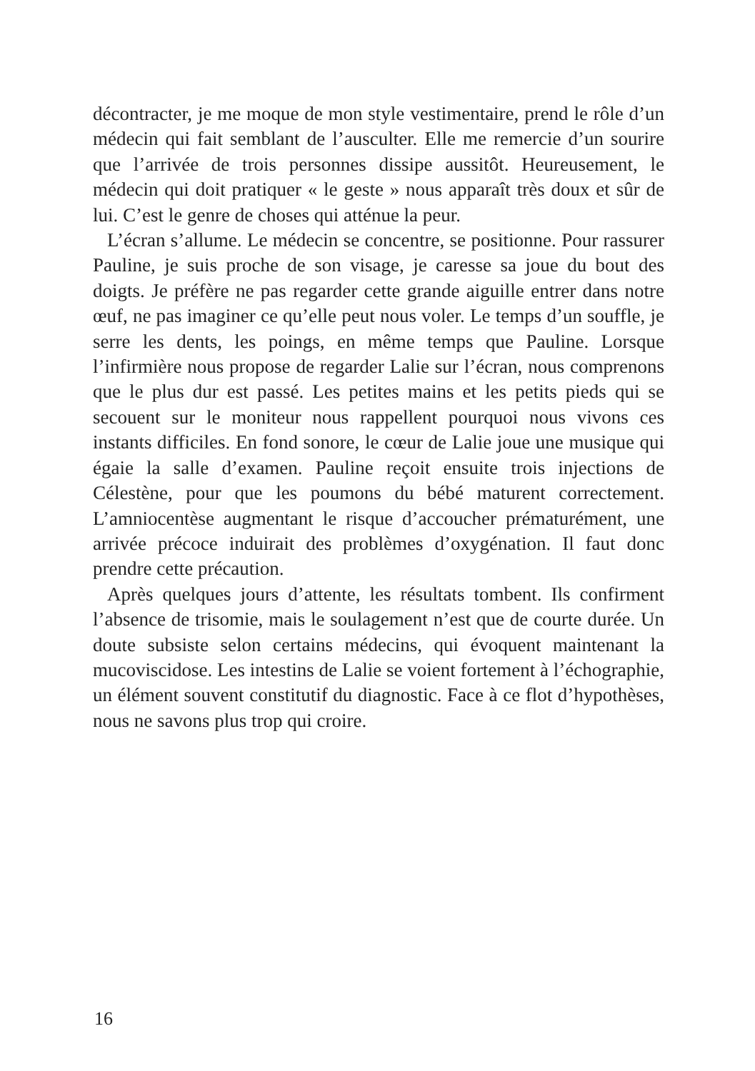décontracter, je me moque de mon style vestimentaire, prend le rôle d’un médecin qui fait semblant de l’ausculter. Elle me remercie d’un sourire que l’arrivée de trois personnes dissipe aussitôt. Heureusement, le médecin qui doit pratiquer « le geste » nous apparaît très doux et sûr de lui. C’est le genre de choses qui atténue la peur.
L’écran s’allume. Le médecin se concentre, se positionne. Pour rassurer Pauline, je suis proche de son visage, je caresse sa joue du bout des doigts. Je préfère ne pas regarder cette grande aiguille entrer dans notre œuf, ne pas imaginer ce qu’elle peut nous voler. Le temps d’un souffle, je serre les dents, les poings, en même temps que Pauline. Lorsque l’infirmière nous propose de regarder Lalie sur l’écran, nous comprenons que le plus dur est passé. Les petites mains et les petits pieds qui se secouent sur le moniteur nous rappellent pourquoi nous vivons ces instants difficiles. En fond sonore, le cœur de Lalie joue une musique qui égaie la salle d’examen. Pauline reçoit ensuite trois injections de Célestène, pour que les poumons du bébé maturent correctement. L’amniocentèse augmentant le risque d’accoucher prématurément, une arrivée précoce induirait des problèmes d’oxygénation. Il faut donc prendre cette précaution.
Après quelques jours d’attente, les résultats tombent. Ils confirment l’absence de trisomie, mais le soulagement n’est que de courte durée. Un doute subsiste selon certains médecins, qui évoquent maintenant la mucoviscidose. Les intestins de Lalie se voient fortement à l’échographie, un élément souvent constitutif du diagnostic. Face à ce flot d’hypothèses, nous ne savons plus trop qui croire.
16